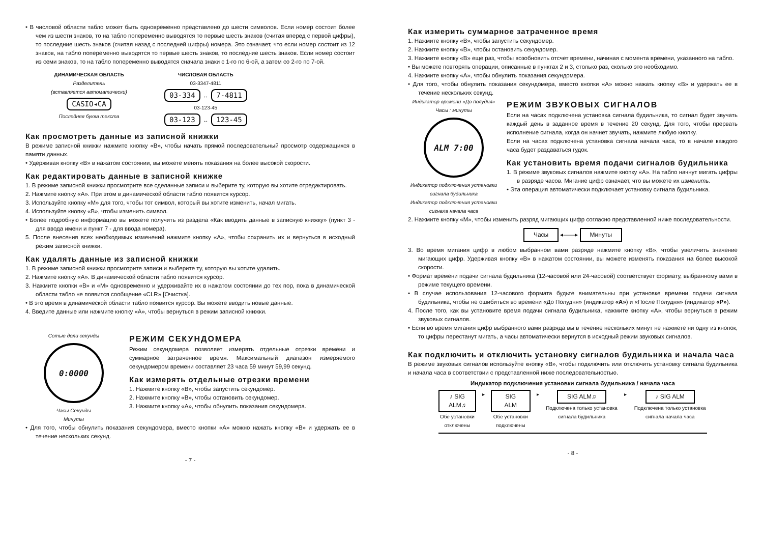• В числовой области табло может быть одновременно представлено до шести символов. Если номер состоит более чем из шести знаков, то на табло попеременно выводятся то первые шесть знаков (считая вперед с первой цифры), то последние шесть знаков (считая назад с последней цифры) номера. Это означает, что если номер состоит из 12 знаков, на табло попеременно выводятся то первые шесть знаков, то последние шесть знаков. Если номер состоит из семи знаков, то на табло попеременно выводятся сначала знаки с 1-го по 6-ой, а затем со 2-го по 7-ой.
ДИНАМИЧЕСКАЯ ОБЛАСТЬ
Разделитель
(вставляется автоматически)
CASIO◂CA
Последняя буква текста
ЧИСЛОВАЯ ОБЛАСТЬ
03-3347-4811
03-334 ↔ 7-4811
03-123-45
03-123 ↔ 123-45
Как просмотреть данные из записной книжки
В режиме записной книжки нажмите кнопку «B», чтобы начать прямой последовательный просмотр содержащихся в памяти данных.
• Удерживая кнопку «B» в нажатом состоянии, вы можете менять показания на более высокой скорости.
Как редактировать данные в записной книжке
1. В режиме записной книжки просмотрите все сделанные записи и выберите ту, которую вы хотите отредактировать.
2. Нажмите кнопку «A». При этом в динамической области табло появится курсор.
3. Используйте кнопку «M» для того, чтобы тот символ, который вы хотите изменить, начал мигать.
4. Используйте кнопку «B», чтобы изменить символ.
• Более подробную информацию вы можете получить из раздела «Как вводить данные в записную книжку» (пункт 3 - для ввода имени и пункт 7 - для ввода номера).
5. После внесения всех необходимых изменений нажмите кнопку «A», чтобы сохранить их и вернуться в исходный режим записной книжки.
Как удалять данные из записной книжки
1. В режиме записной книжки просмотрите записи и выберите ту, которую вы хотите удалить.
2. Нажмите кнопку «A». В динамической области табло появится курсор.
3. Нажмите кнопки «B» и «M» одновременно и удерживайте их в нажатом состоянии до тех пор, пока в динамической области табло не появится сообщение «CLR» [Очистка].
• В это время в динамической области табло появится курсор. Вы можете вводить новые данные.
4. Введите данные или нажмите кнопку «A», чтобы вернуться в режим записной книжки.
Сотые доли секунды
0:0000
Часы Секунды
Минуты
РЕЖИМ СЕКУНДОМЕРА
Режим секундомера позволяет измерять отдельные отрезки времени и суммарное затраченное время. Максимальный диапазон измеряемого секундомером времени составляет 23 часа 59 минут 59,99 секунд.
Как измерять отдельные отрезки времени
1. Нажмите кнопку «B», чтобы запустить секундомер.
2. Нажмите кнопку «B», чтобы остановить секундомер.
3. Нажмите кнопку «A», чтобы обнулить показания секундомера.
• Для того, чтобы обнулить показания секундомера, вместо кнопки «A» можно нажать кнопку «B» и удержать ее в течение нескольких секунд.
- 7 -
Как измерить суммарное затраченное время
1. Нажмите кнопку «B», чтобы запустить секундомер.
2. Нажмите кнопку «B», чтобы остановить секундомер.
3. Нажмите кнопку «B» еще раз, чтобы возобновить отсчет времени, начиная с момента времени, указанного на табло.
• Вы можете повторять операции, описанные в пунктах 2 и 3, столько раз, сколько это необходимо.
4. Нажмите кнопку «A», чтобы обнулить показания секундомера.
• Для того, чтобы обнулить показания секундомера, вместо кнопки «A» можно нажать кнопку «B» и удержать ее в течение нескольких секунд.
Индикатор времени «До полудня» Часы : минуты
ALM 7:00
Индикатор подключения установки сигнала будильника
Индикатор подключения установки сигнала начала часа
РЕЖИМ ЗВУКОВЫХ СИГНАЛОВ
Если на часах подключена установка сигнала будильника, то сигнал будет звучать каждый день в заданное время в течение 20 секунд. Для того, чтобы прервать исполнение сигнала, когда он начнет звучать, нажмите любую кнопку.
Если на часах подключена установка сигнала начала часа, то в начале каждого часа будет раздаваться гудок.
Как установить время подачи сигналов будильника
1. В режиме звуковых сигналов нажмите кнопку «A». На табло начнут мигать цифры в разряде часов. Мигание цифр означает, что вы можете их изменить.
• Эта операция автоматически подключает установку сигнала будильника.
2. Нажмите кнопку «M», чтобы изменить разряд мигающих цифр согласно представленной ниже последовательности.
Часы ◂——▸ Минуты
3. Во время мигания цифр в любом выбранном вами разряде нажмите кнопку «B», чтобы увеличить значение мигающих цифр. Удерживая кнопку «B» в нажатом состоянии, вы можете изменять показания на более высокой скорости.
• Формат времени подачи сигнала будильника (12-часовой или 24-часовой) соответствует формату, выбранному вами в режиме текущего времени.
• В случае использования 12-часового формата будьте внимательны при установке времени подачи сигнала будильника, чтобы не ошибиться во времени «До Полудня» (индикатор «A») и «После Полудня» (индикатор «P»).
4. После того, как вы установите время подачи сигнала будильника, нажмите кнопку «A», чтобы вернуться в режим звуковых сигналов.
• Если во время мигания цифр выбранного вами разряда вы в течение нескольких минут не нажмете ни одну из кнопок, то цифры перестанут мигать, а часы автоматически вернутся в исходный режим звуковых сигналов.
Как подключить и отключить установку сигналов будильника и начала часа
В режиме звуковых сигналов используйте кнопку «B», чтобы подключить или отключить установку сигнала будильника и начала часа в соответствии с представленной ниже последовательностью.
Индикатор подключения установки сигнала будильника / начала часа
♪ SIG ALM♫
Обе установки отключены
▸
SIG ALM
Обе установки подключены
▸
SIG ALM♫
Подключена только установка сигнала будильника
▸
♪ SIG ALM
Подключена только установка сигнала начала часа
- 8 -